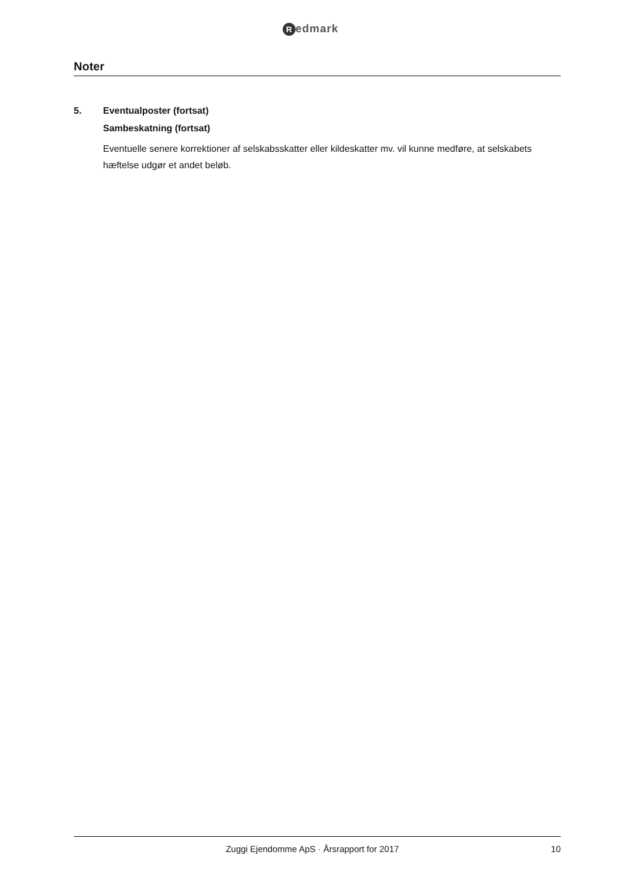Redmark
Noter
5. Eventualposter (fortsat)
Sambeskatning (fortsat)
Eventuelle senere korrektioner af selskabsskatter eller kildeskatter mv. vil kunne medføre, at selskabets hæftelse udgør et andet beløb.
Zuggi Ejendomme ApS · Årsrapport for 2017
10